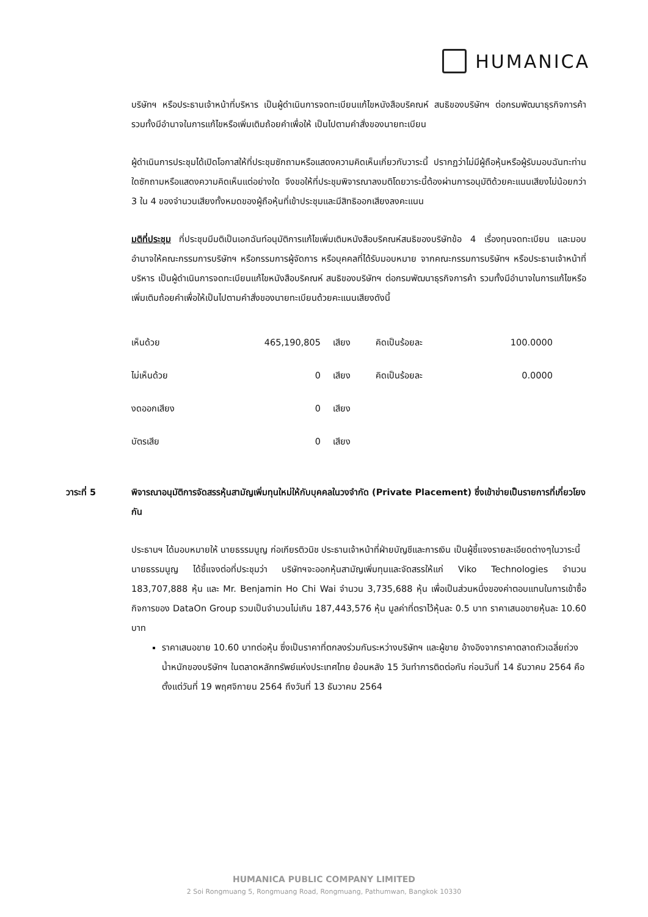HUMANICA
บริษัทฯ หรือประธานเจ้าหน้าที่บริหาร เป็นผู้ดำเนินการจดทะเบียนแก้ไขหนังสือบริคณห์ สนธิของบริษัทฯ ต่อกรมพัฒนาธุรกิจการค้า รวมทั้งมีอำนาจในการแก้ไขหรือเพิ่มเติมถ้อยคำเพื่อให้ เป็นไปตามคำสั่งของนายทะเบียน
ผู้ดำเนินการประชุมได้เปิดโอกาสให้ที่ประชุมซักถามหรือแสดงความคิดเห็นเกี่ยวกับวาระนี้ ปรากฏว่าไม่มีผู้ถือหุ้นหรือผู้รับมอบฉันทะท่านใดซักถามหรือแสดงความคิดเห็นแต่อย่างใด จึงขอให้ที่ประชุมพิจารณาลงมติโดยวาระนี้ต้องผ่านการอนุมัติด้วยคะแนนเสียงไม่น้อยกว่า 3 ใน 4 ของจำนวนเสียงทั้งหมดของผู้ถือหุ้นที่เข้าประชุมและมีสิทธิออกเสียงลงคะแนน
มติที่ประชุม ที่ประชุมมีมติเป็นเอกฉันท์อนุมัติการแก้ไขเพิ่มเติมหนังสือบริคณห์สนธิของบริษัทข้อ 4 เรื่องทุนจดทะเบียน และมอบอำนาจให้คณะกรรมการบริษัทฯ หรือกรรมการผู้จัดการ หรือบุคคลที่ได้รับมอบหมาย จากคณะกรรมการบริษัทฯ หรือประธานเจ้าหน้าที่บริหาร เป็นผู้ดำเนินการจดทะเบียนแก้ไขหนังสือบริคณห์ สนธิของบริษัทฯ ต่อกรมพัฒนาธุรกิจการค้า รวมทั้งมีอำนาจในการแก้ไขหรือเพิ่มเติมถ้อยคำเพื่อให้เป็นไปตามคำสั่งของนายทะเบียนด้วยคะแนนเสียงดังนี้
| เห็นด้วย | 465,190,805 | เสียง | คิดเป็นร้อยละ | 100.0000 |
| ไม่เห็นด้วย | 0 | เสียง | คิดเป็นร้อยละ | 0.0000 |
| งดออกเสียง | 0 | เสียง | | |
| บัตรเสีย | 0 | เสียง | | |
วาระที่ 5 พิจารณาอนุมัติการจัดสรรหุ้นสามัญเพิ่มทุนใหม่ให้กับบุคคลในวงจำกัด (Private Placement) ซึ่งเข้าข่ายเป็นรายการที่เกี่ยวโยงกัน
ประธานฯ ได้มอบหมายให้ นายธรรมนูญ ก่อเกียรติวนิช ประธานเจ้าหน้าที่ฝ่ายบัญชีและการเงิน เป็นผู้ชี้แจงรายละเอียดต่างๆในวาระนี้
นายธรรมนูญ ได้ชี้แจงต่อที่ประชุมว่า บริษัทฯจะออกหุ้นสามัญเพิ่มทุนและจัดสรรให้แก่ Viko Technologies จำนวน 183,707,888 หุ้น และ Mr. Benjamin Ho Chi Wai จำนวน 3,735,688 หุ้น เพื่อเป็นส่วนหนึ่งของค่าตอบแทนในการเข้าซื้อกิจการของ DataOn Group รวมเป็นจำนวนไม่เกิน 187,443,576 หุ้น มูลค่าที่ตราไว้หุ้นละ 0.5 บาท ราคาเสนอขายหุ้นละ 10.60 บาท
ราคาเสนอขาย 10.60 บาทต่อหุ้น ซึ่งเป็นราคาที่ตกลงร่วมกันระหว่างบริษัทฯ และผู้ขาย อ้างอิงจากราคาตลาดถัวเฉลี่ยถ่วงน้ำหนักของบริษัทฯ ในตลาดหลักทรัพย์แห่งประเทศไทย ย้อนหลัง 15 วันทำการติดต่อกัน ก่อนวันที่ 14 ธันวาคม 2564 คือตั้งแต่วันที่ 19 พฤศจิกายน 2564 ถึงวันที่ 13 ธันวาคม 2564
HUMANICA PUBLIC COMPANY LIMITED
2 Soi Rongmuang 5, Rongmuang Road, Rongmuang, Pathumwan, Bangkok 10330